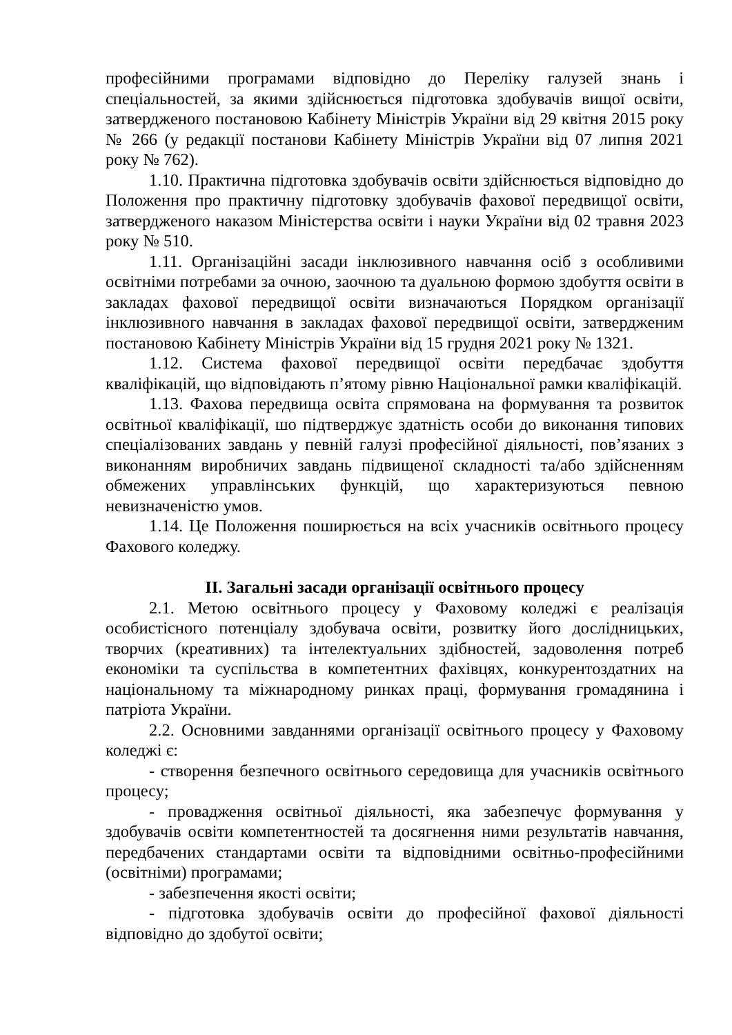професійними програмами відповідно до Переліку галузей знань і спеціальностей, за якими здійснюється підготовка здобувачів вищої освіти, затвердженого постановою Кабінету Міністрів України від 29 квітня 2015 року № 266 (у редакції постанови Кабінету Міністрів України від 07 липня 2021 року № 762).
1.10. Практична підготовка здобувачів освіти здійснюється відповідно до Положення про практичну підготовку здобувачів фахової передвищої освіти, затвердженого наказом Міністерства освіти і науки України від 02 травня 2023 року № 510.
1.11. Організаційні засади інклюзивного навчання осіб з особливими освітніми потребами за очною, заочною та дуальною формою здобуття освіти в закладах фахової передвищої освіти визначаються Порядком організації інклюзивного навчання в закладах фахової передвищої освіти, затвердженим постановою Кабінету Міністрів України від 15 грудня 2021 року № 1321.
1.12. Система фахової передвищої освіти передбачає здобуття кваліфікацій, що відповідають п’ятому рівню Національної рамки кваліфікацій.
1.13. Фахова передвища освіта спрямована на формування та розвиток освітньої кваліфікації, шо підтверджує здатність особи до виконання типових спеціалізованих завдань у певній галузі професійної діяльності, пов’язаних з виконанням виробничих завдань підвищеної складності та/або здійсненням обмежених управлінських функцій, що характеризуються певною невизначеністю умов.
1.14. Це Положення поширюється на всіх учасників освітнього процесу Фахового коледжу.
ІІ. Загальні засади організації освітнього процесу
2.1. Метою освітнього процесу у Фаховому коледжі є реалізація особистісного потенціалу здобувача освіти, розвитку його дослідницьких, творчих (креативних) та інтелектуальних здібностей, задоволення потреб економіки та суспільства в компетентних фахівцях, конкурентоздатних на національному та міжнародному ринках праці, формування громадянина і патріота України.
2.2. Основними завданнями організації освітнього процесу у Фаховому коледжі є:
- створення безпечного освітнього середовища для учасників освітнього процесу;
- провадження освітньої діяльності, яка забезпечує формування у здобувачів освіти компетентностей та досягнення ними результатів навчання, передбачених стандартами освіти та відповідними освітньо-професійними (освітніми) програмами;
- забезпечення якості освіти;
- підготовка здобувачів освіти до професійної фахової діяльності відповідно до здобутої освіти;